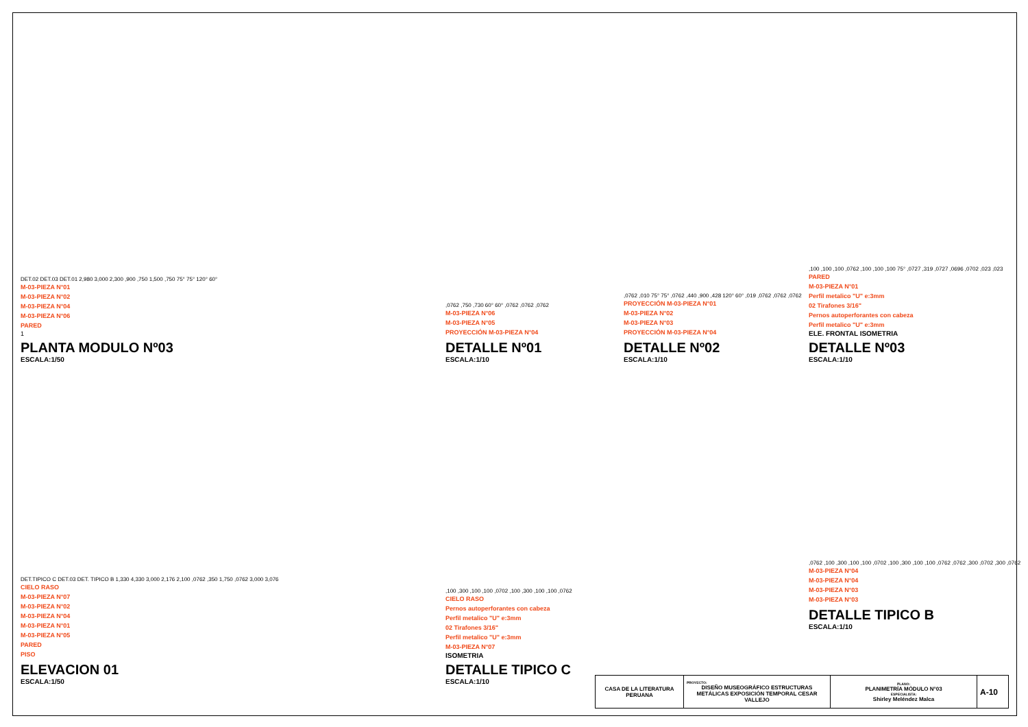DET.02 DET.03 DET.01 2,980 3,000 2,300 ,900 ,750 1,500 ,750 75° 75° 120° 60°
M-03-PIEZA N°01
M-03-PIEZA N°02
M-03-PIEZA N°04
M-03-PIEZA N°06
PARED
1
PLANTA MODULO Nº03
ESCALA:1/50
,0762 ,750 ,730 60° 60° ,0762 ,0762 ,0762
M-03-PIEZA N°06
M-03-PIEZA N°05
PROYECCIÓN M-03-PIEZA N°04
DETALLE Nº01
ESCALA:1/10
,0762 ,010 75° 75° ,0762 ,440 ,900 ,428 120° 60° ,019 ,0762 ,0762 ,0762
PROYECCIÓN M-03-PIEZA N°01
M-03-PIEZA N°02
M-03-PIEZA N°03
PROYECCIÓN M-03-PIEZA N°04
DETALLE Nº02
ESCALA:1/10
,100 ,100 ,100 ,0762 ,100 ,100 ,100 75° ,0727 ,319 ,0727 ,0696 ,0702 ,023 ,023
PARED
M-03-PIEZA N°01
Perfil metalico "U" e:3mm
02 Tirafones 3/16"
Pernos autoperforantes con cabeza
Perfil metalico "U" e:3mm
ELE. FRONTAL ISOMETRIA
DETALLE Nº03
ESCALA:1/10
DET.TIPICO C DET.03 DET. TIPICO B 1,330 4,330 3,000 2,176 2,100 ,0762 ,350 1,750 ,0762 3,000 3,076
CIELO RASO
M-03-PIEZA N°07
M-03-PIEZA N°02
M-03-PIEZA N°04
M-03-PIEZA N°01
M-03-PIEZA N°05
PARED
PISO
ELEVACION 01
ESCALA:1/50
,100 ,300 ,100 ,100 ,0702 ,100 ,300 ,100 ,100 ,0762
CIELO RASO
Pernos autoperforantes con cabeza
Perfil metalico "U" e:3mm
02 Tirafones 3/16"
Perfil metalico "U" e:3mm
M-03-PIEZA N°07
ISOMETRIA
DETALLE TIPICO C
ESCALA:1/10
,0762 ,100 ,300 ,100 ,100 ,0702 ,100 ,300 ,100 ,100 ,0762 ,0762 ,300 ,0702 ,300 ,0762
M-03-PIEZA N°04
M-03-PIEZA N°04
M-03-PIEZA N°03
M-03-PIEZA N°03
DETALLE TIPICO B
ESCALA:1/10
CASA DE LA LITERATURA PERUANA
PROYECTO:
DISEÑO MUSEOGRÁFICO ESTRUCTURAS METÁLICAS EXPOSICIÓN TEMPORAL CESAR VALLEJO
PLANO:
PLANIMETRÍA MÓDULO N°03
ESPECIALISTA:
Shirley Meléndez Malca
A-10